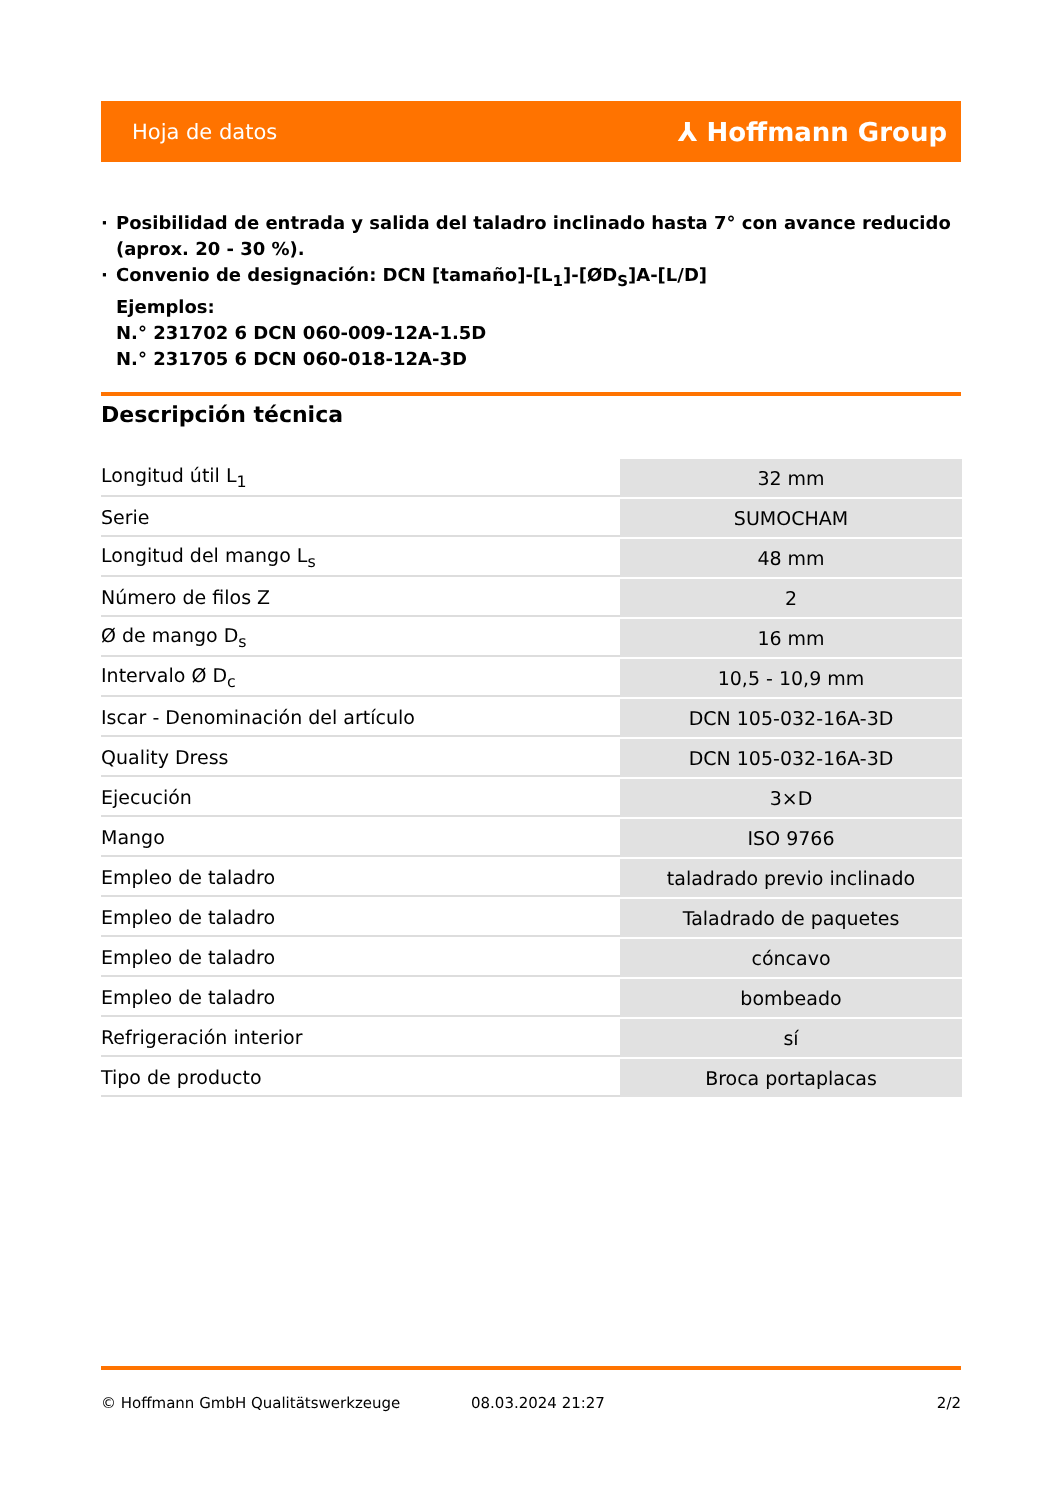Hoja de datos ⅄ Hoffmann Group
· Posibilidad de entrada y salida del taladro inclinado hasta 7° con avance reducido (aprox. 20 - 30 %).
· Convenio de designación: DCN [tamaño]-[L<sub>1</sub>]-[ØD<sub>S</sub>]A-[L/D]
Ejemplos:
N.° 231702 6 DCN 060-009-12A-1.5D
N.° 231705 6 DCN 060-018-12A-3D
Descripción técnica
| Longitud útil L<sub>1</sub> | 32 mm |
| Serie | SUMOCHAM |
| Longitud del mango L<sub>s</sub> | 48 mm |
| Número de filos Z | 2 |
| Ø de mango D<sub>s</sub> | 16 mm |
| Intervalo Ø D<sub>c</sub> | 10,5 - 10,9 mm |
| Iscar - Denominación del artículo | DCN 105-032-16A-3D |
| Quality Dress | DCN 105-032-16A-3D |
| Ejecución | 3×D |
| Mango | ISO 9766 |
| Empleo de taladro | taladrado previo inclinado |
| Empleo de taladro | Taladrado de paquetes |
| Empleo de taladro | cóncavo |
| Empleo de taladro | bombeado |
| Refrigeración interior | sí |
| Tipo de producto | Broca portaplacas |
© Hoffmann GmbH Qualitätswerkzeuge 08.03.2024 21:27 2/2